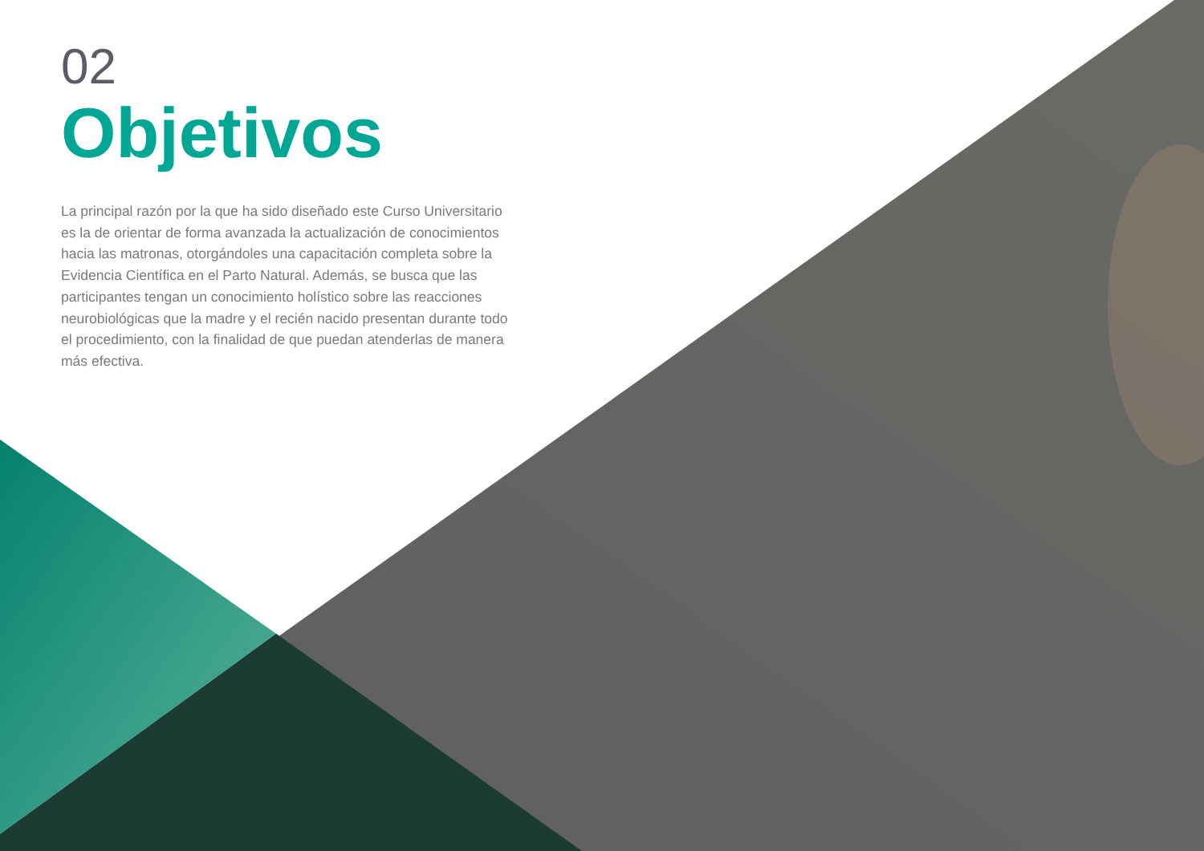02
Objetivos
La principal razón por la que ha sido diseñado este Curso Universitario es la de orientar de forma avanzada la actualización de conocimientos hacia las matronas, otorgándoles una capacitación completa sobre la Evidencia Científica en el Parto Natural. Además, se busca que las participantes tengan un conocimiento holístico sobre las reacciones neurobiológicas que la madre y el recién nacido presentan durante todo el procedimiento, con la finalidad de que puedan atenderlas de manera más efectiva.